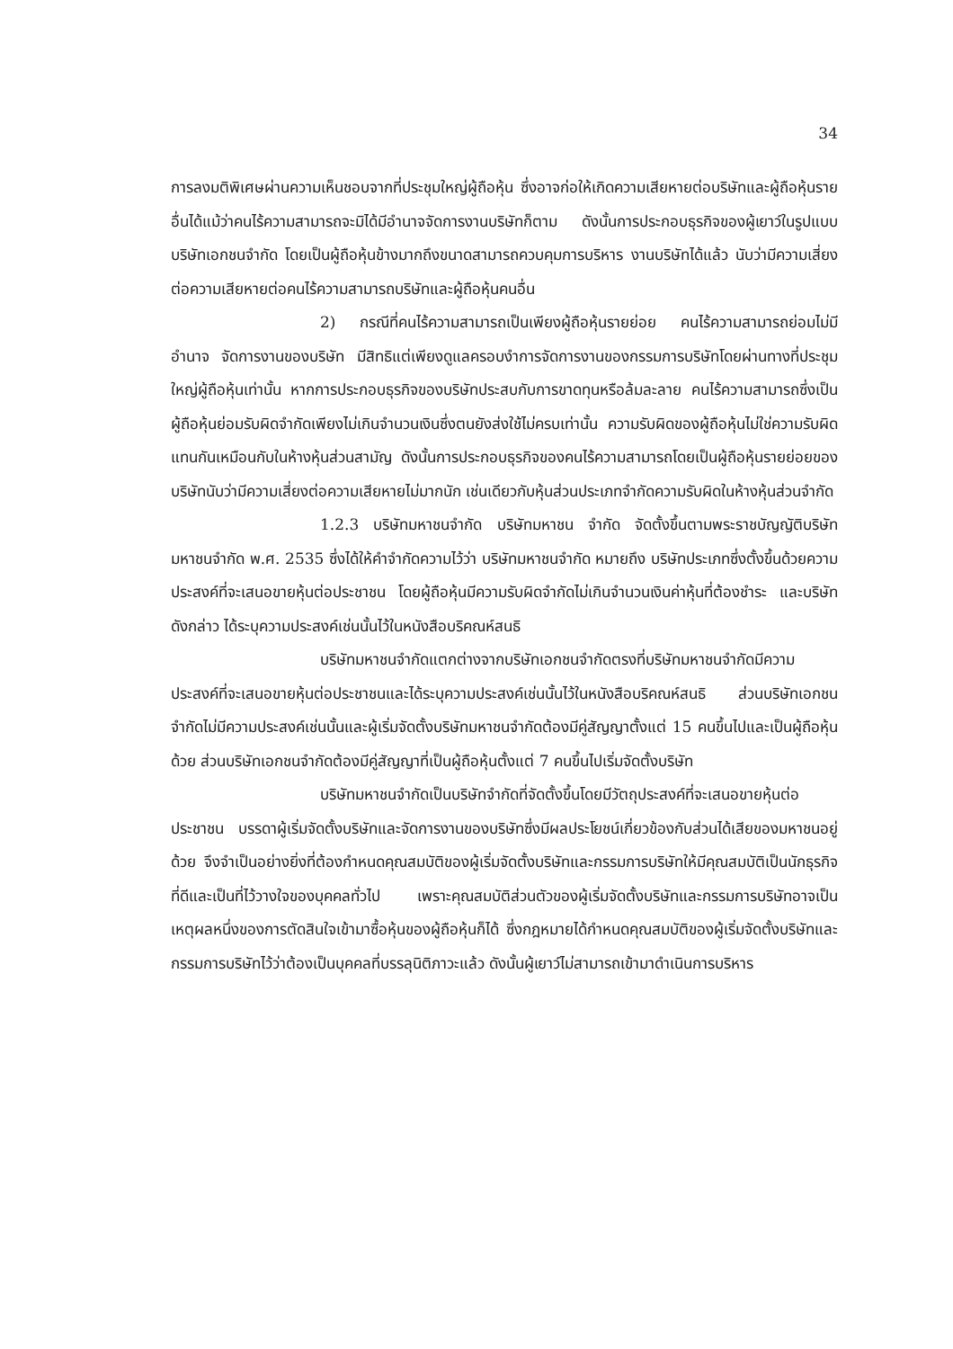34
การลงมติพิเศษผ่านความเห็นชอบจากที่ประชุมใหญ่ผู้ถือหุ้น ซึ่งอาจก่อให้เกิดความเสียหายต่อบริษัทและผู้ถือหุ้นรายอื่นได้แม้ว่าคนไร้ความสามารถจะมิได้มีอำนาจจัดการงานบริษัทก็ตาม ดังนั้นการประกอบธุรกิจของผู้เยาว์ในรูปแบบบริษัทเอกชนจำกัด โดยเป็นผู้ถือหุ้นข้างมากถึงขนาดสามารถควบคุมการบริหาร งานบริษัทได้แล้ว นับว่ามีความเสี่ยงต่อความเสียหายต่อคนไร้ความสามารถบริษัทและผู้ถือหุ้นคนอื่น
2) กรณีที่คนไร้ความสามารถเป็นเพียงผู้ถือหุ้นรายย่อย คนไร้ความสามารถย่อมไม่มีอำนาจ จัดการงานของบริษัท มีสิทธิแต่เพียงดูแลครอบงำการจัดการงานของกรรมการบริษัทโดยผ่านทางที่ประชุมใหญ่ผู้ถือหุ้นเท่านั้น หากการประกอบธุรกิจของบริษัทประสบกับการขาดทุนหรือล้มละลาย คนไร้ความสามารถซึ่งเป็นผู้ถือหุ้นย่อมรับผิดจำกัดเพียงไม่เกินจำนวนเงินซึ่งตนยังส่งใช้ไม่ครบเท่านั้น ความรับผิดของผู้ถือหุ้นไม่ใช่ความรับผิดแทนกันเหมือนกับในห้างหุ้นส่วนสามัญ ดังนั้นการประกอบธุรกิจของคนไร้ความสามารถโดยเป็นผู้ถือหุ้นรายย่อยของบริษัทนับว่ามีความเสี่ยงต่อความเสียหายไม่มากนัก เช่นเดียวกับหุ้นส่วนประเภทจำกัดความรับผิดในห้างหุ้นส่วนจำกัด
1.2.3 บริษัทมหาชนจำกัด บริษัทมหาชน จำกัด จัดตั้งขึ้นตามพระราชบัญญัติบริษัทมหาชนจำกัด พ.ศ. 2535 ซึ่งได้ให้คำจำกัดความไว้ว่า บริษัทมหาชนจำกัด หมายถึง บริษัทประเภทซึ่งตั้งขึ้นด้วยความประสงค์ที่จะเสนอขายหุ้นต่อประชาชน โดยผู้ถือหุ้นมีความรับผิดจำกัดไม่เกินจำนวนเงินค่าหุ้นที่ต้องชำระ และบริษัทดังกล่าว ได้ระบุความประสงค์เช่นนั้นไว้ในหนังสือบริคณห์สนธิ
บริษัทมหาชนจำกัดแตกต่างจากบริษัทเอกชนจำกัดตรงที่บริษัทมหาชนจำกัดมีความประสงค์ที่จะเสนอขายหุ้นต่อประชาชนและได้ระบุความประสงค์เช่นนั้นไว้ในหนังสือบริคณห์สนธิ ส่วนบริษัทเอกชนจำกัดไม่มีความประสงค์เช่นนั้นและผู้เริ่มจัดตั้งบริษัทมหาชนจำกัดต้องมีคู่สัญญาตั้งแต่ 15 คนขึ้นไปและเป็นผู้ถือหุ้นด้วย ส่วนบริษัทเอกชนจำกัดต้องมีคู่สัญญาที่เป็นผู้ถือหุ้นตั้งแต่ 7 คนขึ้นไปเริ่มจัดตั้งบริษัท
บริษัทมหาชนจำกัดเป็นบริษัทจำกัดที่จัดตั้งขึ้นโดยมีวัตถุประสงค์ที่จะเสนอขายหุ้นต่อประชาชน บรรดาผู้เริ่มจัดตั้งบริษัทและจัดการงานของบริษัทซึ่งมีผลประโยชน์เกี่ยวข้องกับส่วนได้เสียของมหาชนอยู่ด้วย จึงจำเป็นอย่างยิ่งที่ต้องกำหนดคุณสมบัติของผู้เริ่มจัดตั้งบริษัทและกรรมการบริษัทให้มีคุณสมบัติเป็นนักธุรกิจที่ดีและเป็นที่ไว้วางใจของบุคคลทั่วไป เพราะคุณสมบัติส่วนตัวของผู้เริ่มจัดตั้งบริษัทและกรรมการบริษัทอาจเป็นเหตุผลหนึ่งของการตัดสินใจเข้ามาซื้อหุ้นของผู้ถือหุ้นก็ได้ ซึ่งกฎหมายได้กำหนดคุณสมบัติของผู้เริ่มจัดตั้งบริษัทและกรรมการบริษัทไว้ว่าต้องเป็นบุคคลที่บรรลุนิติภาวะแล้ว ดังนั้นผู้เยาว์ไม่สามารถเข้ามาดำเนินการบริหาร